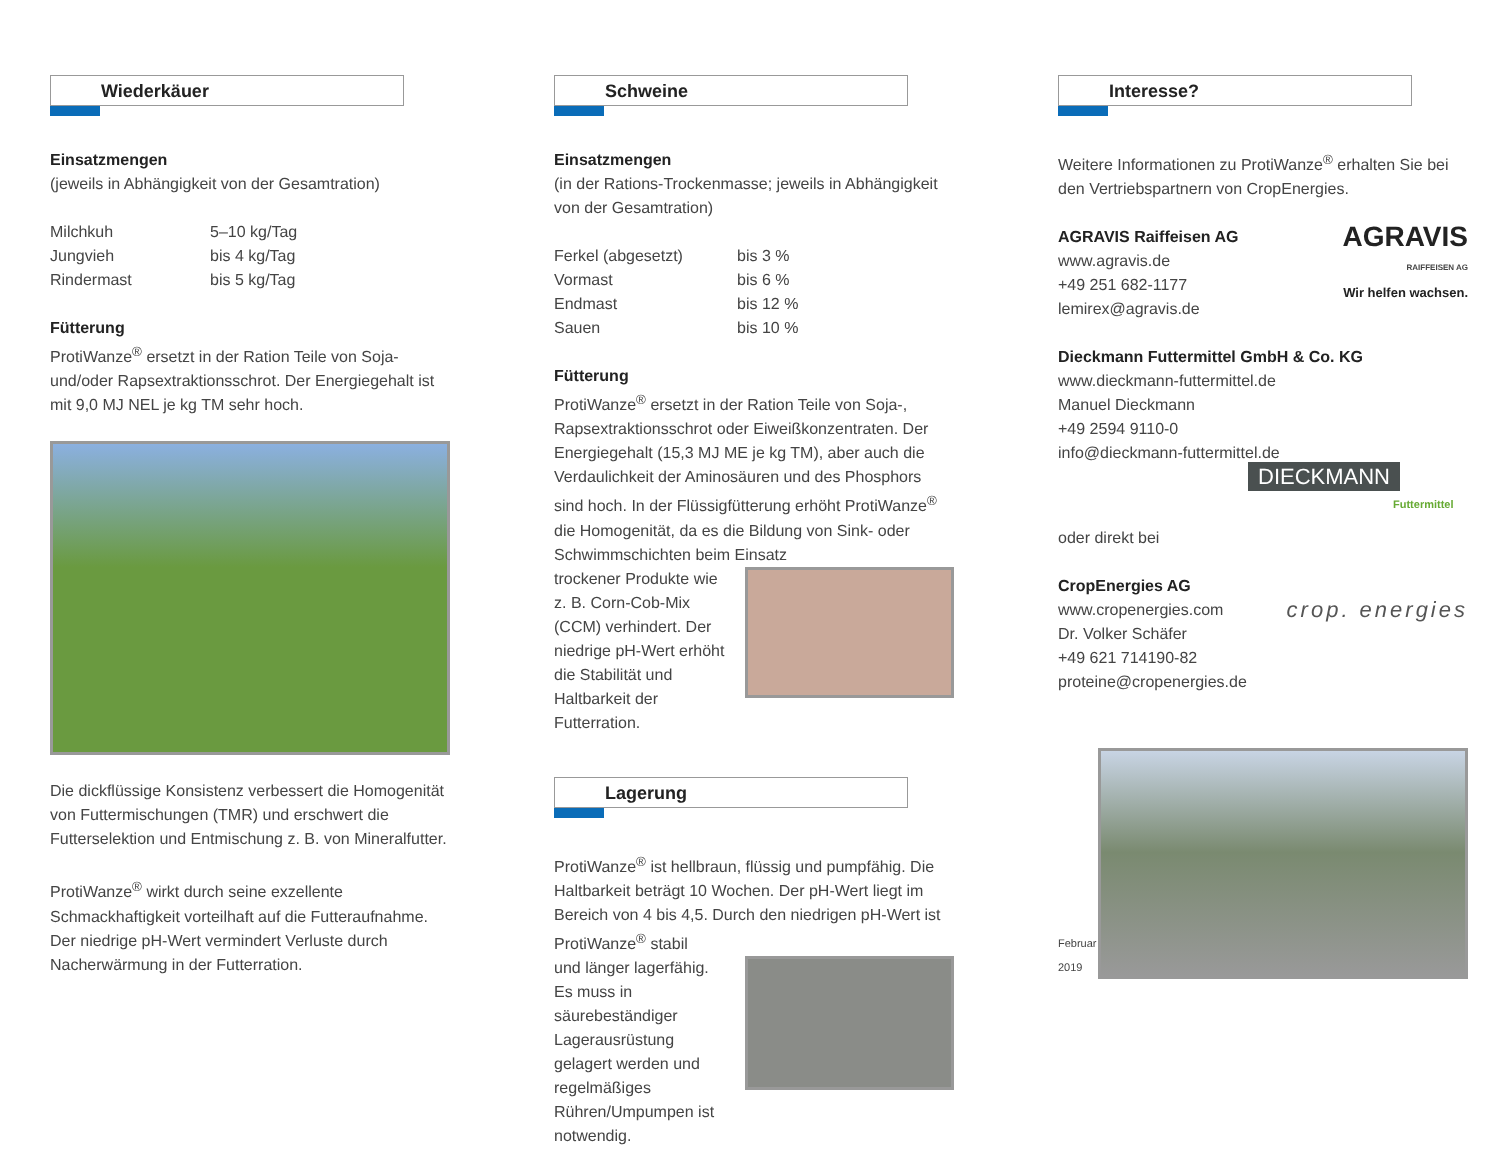Wiederkäuer
Einsatzmengen
(jeweils in Abhängigkeit von der Gesamtration)
| Milchkuh | 5–10 kg/Tag |
| Jungvieh | bis 4 kg/Tag |
| Rindermast | bis 5 kg/Tag |
Fütterung
ProtiWanze<sup>®</sup> ersetzt in der Ration Teile von Soja- und/oder Rapsextraktionsschrot. Der Energiegehalt ist mit 9,0 MJ NEL je kg TM sehr hoch.
Die dickflüssige Konsistenz verbessert die Homogenität von Futtermischungen (TMR) und erschwert die Futterselektion und Entmischung z. B. von Mineralfutter.
ProtiWanze<sup>®</sup> wirkt durch seine exzellente Schmackhaftigkeit vorteilhaft auf die Futteraufnahme. Der niedrige pH-Wert vermindert Verluste durch Nacherwärmung in der Futterration.
Schweine
Einsatzmengen
(in der Rations-Trockenmasse; jeweils in Abhängigkeit von der Gesamtration)
| Ferkel (abgesetzt) | bis 3 % |
| Vormast | bis 6 % |
| Endmast | bis 12 % |
| Sauen | bis 10 % |
Fütterung
ProtiWanze<sup>®</sup> ersetzt in der Ration Teile von Soja-, Rapsextraktionsschrot oder Eiweißkonzentraten. Der Energiegehalt (15,3 MJ ME je kg TM), aber auch die Verdaulichkeit der Aminosäuren und des Phosphors sind hoch. In der Flüssigfütterung erhöht ProtiWanze<sup>®</sup> die Homogenität, da es die Bildung von Sink- oder Schwimmschichten beim Einsatz
trockener Produkte wie z. B. Corn-Cob-Mix (CCM) verhindert. Der niedrige pH-Wert erhöht die Stabilität und Haltbarkeit der Futterration.
Lagerung
ProtiWanze<sup>®</sup> ist hellbraun, flüssig und pumpfähig. Die Haltbarkeit beträgt 10 Wochen. Der pH-Wert liegt im Bereich von 4 bis 4,5. Durch den niedrigen pH-Wert ist ProtiWanze<sup>®</sup> stabil
und länger lagerfähig. Es muss in säurebeständiger Lagerausrüstung gelagert werden und regelmäßiges Rühren/Umpumpen ist notwendig.
Interesse?
Weitere Informationen zu ProtiWanze<sup>®</sup> erhalten Sie bei den Vertriebspartnern von CropEnergies.
AGRAVIS Raiffeisen AG
www.agravis.de
+49 251 682-1177
lemirex@agravis.de
AGRAVIS
RAIFFEISEN AG
Wir helfen wachsen.
Dieckmann Futtermittel GmbH & Co. KG
www.dieckmann-futtermittel.de
Manuel Dieckmann
+49 2594 9110-0
info@dieckmann-futtermittel.de
DIECKMANN
Futtermittel
oder direkt bei
CropEnergies AG
www.cropenergies.com
Dr. Volker Schäfer
+49 621 714190-82
proteine@cropenergies.de
crop. energies
Februar 2019